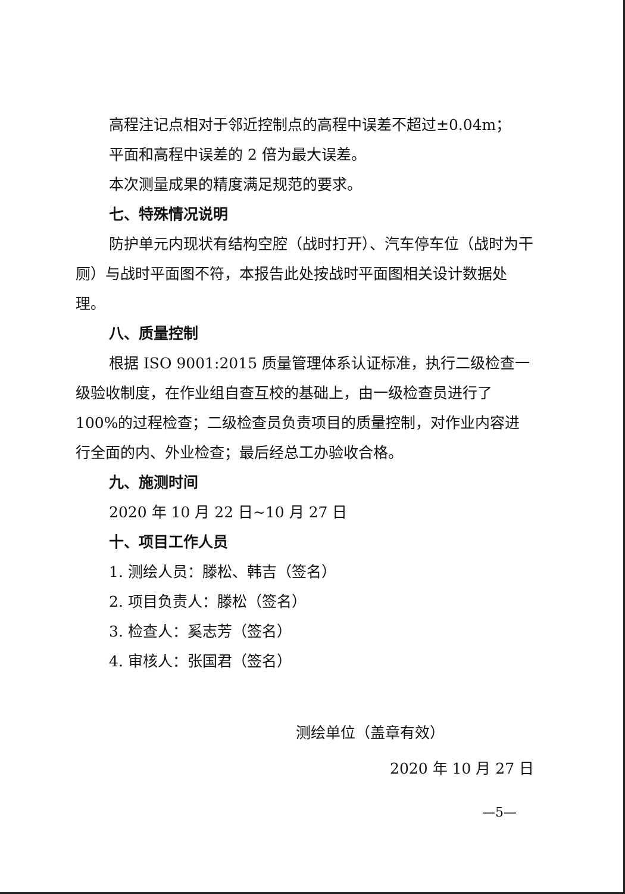高程注记点相对于邻近控制点的高程中误差不超过±0.04m；
平面和高程中误差的 2 倍为最大误差。
本次测量成果的精度满足规范的要求。
七、特殊情况说明
防护单元内现状有结构空腔（战时打开）、汽车停车位（战时为干厕）与战时平面图不符，本报告此处按战时平面图相关设计数据处理。
八、质量控制
根据 ISO 9001:2015 质量管理体系认证标准，执行二级检查一级验收制度，在作业组自查互校的基础上，由一级检查员进行了 100%的过程检查；二级检查员负责项目的质量控制，对作业内容进行全面的内、外业检查；最后经总工办验收合格。
九、施测时间
2020 年 10 月 22 日~10 月 27 日
十、项目工作人员
1. 测绘人员：滕松、韩吉（签名）
2. 项目负责人：滕松（签名）
3. 检查人：奚志芳（签名）
4. 审核人：张国君（签名）
测绘单位（盖章有效）
2020 年 10 月 27 日
—5—